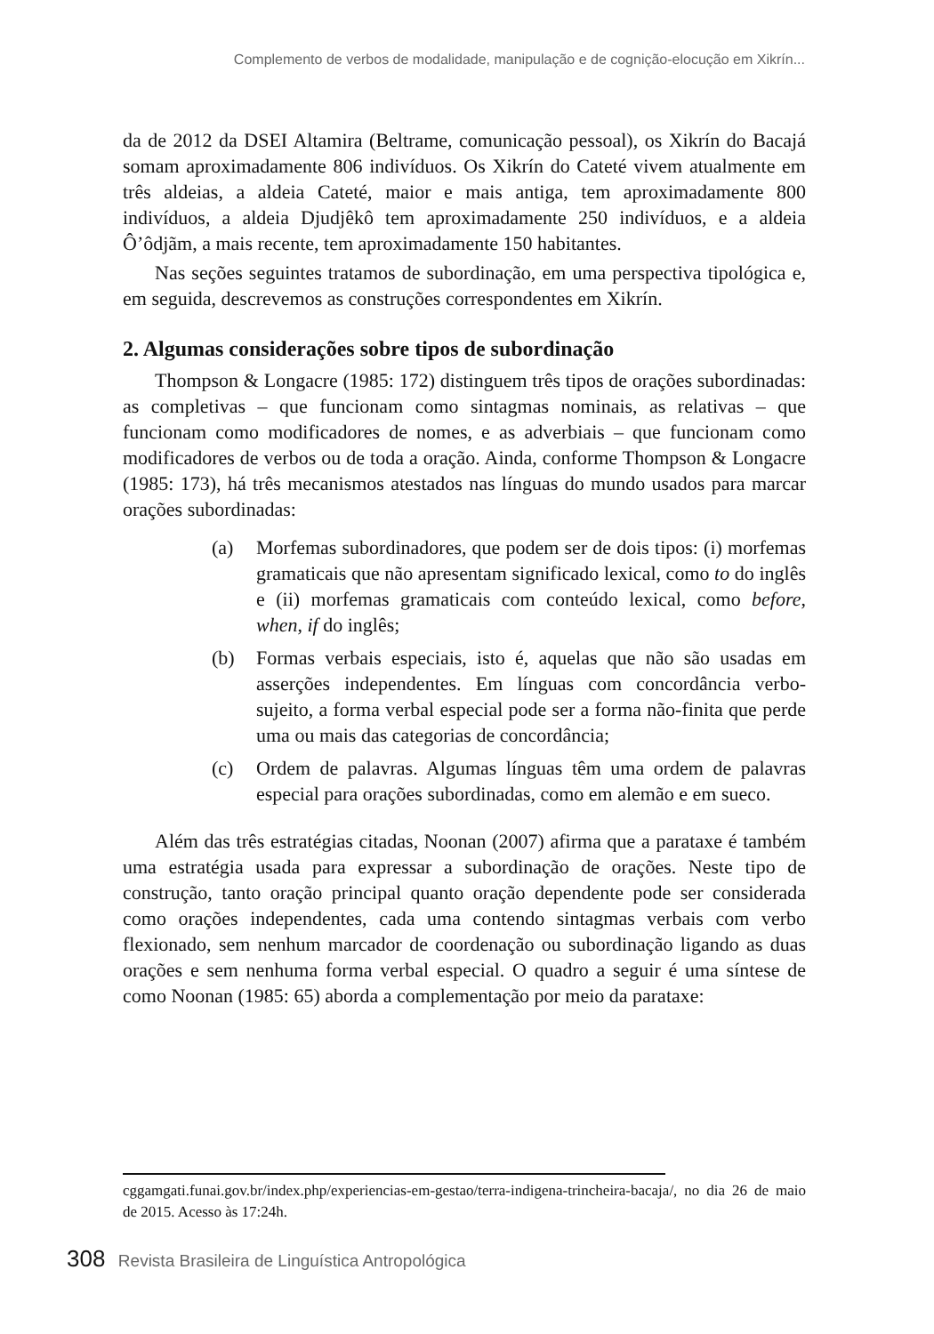Complemento de verbos de modalidade, manipulação e de cognição-elocução em Xikrín...
da de 2012 da DSEI Altamira (Beltrame, comunicação pessoal), os Xikrín do Bacajá somam aproximadamente 806 indivíduos. Os Xikrín do Cateté vivem atualmente em três aldeias, a aldeia Cateté, maior e mais antiga, tem aproximadamente 800 indivíduos, a aldeia Djudjêkô tem aproximadamente 250 indivíduos, e a aldeia Ô’ôdjãm, a mais recente, tem aproximadamente 150 habitantes.
Nas seções seguintes tratamos de subordinação, em uma perspectiva tipológica e, em seguida, descrevemos as construções correspondentes em Xikrín.
2. Algumas considerações sobre tipos de subordinação
Thompson & Longacre (1985: 172) distinguem três tipos de orações subordinadas: as completivas – que funcionam como sintagmas nominais, as relativas – que funcionam como modificadores de nomes, e as adverbiais – que funcionam como modificadores de verbos ou de toda a oração. Ainda, conforme Thompson & Longacre (1985: 173), há três mecanismos atestados nas línguas do mundo usados para marcar orações subordinadas:
(a) Morfemas subordinadores, que podem ser de dois tipos: (i) morfemas gramaticais que não apresentam significado lexical, como to do inglês e (ii) morfemas gramaticais com conteúdo lexical, como before, when, if do inglês;
(b) Formas verbais especiais, isto é, aquelas que não são usadas em asserções independentes. Em línguas com concordância verbo-sujeito, a forma verbal especial pode ser a forma não-finita que perde uma ou mais das categorias de concordância;
(c) Ordem de palavras. Algumas línguas têm uma ordem de palavras especial para orações subordinadas, como em alemão e em sueco.
Além das três estratégias citadas, Noonan (2007) afirma que a parataxe é também uma estratégia usada para expressar a subordinação de orações. Neste tipo de construção, tanto oração principal quanto oração dependente pode ser considerada como orações independentes, cada uma contendo sintagmas verbais com verbo flexionado, sem nenhum marcador de coordenação ou subordinação ligando as duas orações e sem nenhuma forma verbal especial. O quadro a seguir é uma síntese de como Noonan (1985: 65) aborda a complementação por meio da parataxe:
cggamgati.funai.gov.br/index.php/experiencias-em-gestao/terra-indigena-trincheira-bacaja/, no dia 26 de maio de 2015. Acesso às 17:24h.
308 Revista Brasileira de Linguística Antropológica